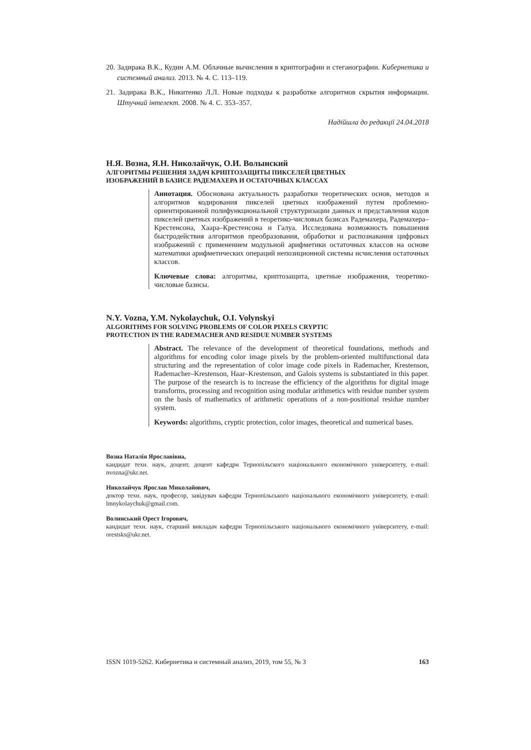20. Задирака В.К., Кудин А.М. Облачные вычисления в криптографии и стеганографии. Кибернетика и системный анализ. 2013. № 4. С. 113–119.
21. Задирака В.К., Никитенко Л.Л. Новые подходы к разработке алгоритмов скрытия информации. Штучний інтелект. 2008. № 4. С. 353–357.
Надійшла до редакції 24.04.2018
Н.Я. Возна, Я.Н. Николайчук, О.И. Волынский
АЛГОРИТМЫ РЕШЕНИЯ ЗАДАЧ КРИПТОЗАЩИТЫ ПИКСЕЛЕЙ ЦВЕТНЫХ
ИЗОБРАЖЕНИЙ В БАЗИСЕ РАДЕМАХЕРА И ОСТАТОЧНЫХ КЛАССАХ
Аннотация. Обоснована актуальность разработки теоретических основ, методов и алгоритмов кодирования пикселей цветных изображений путем проблемно-ориентированной полифункциональной структуризации данных и представления кодов пикселей цветных изображений в теоретико-числовых базисах Радемахера, Радемахера–Крестенсона, Хаара–Крестенсона и Галуа. Исследована возможность повышения быстродействия алгоритмов преобразования, обработки и распознавания цифровых изображений с применением модульной арифметики остаточных классов на основе математики арифметических операций непозиционной системы исчисления остаточных классов.
Ключевые слова: алгоритмы, криптозащита, цветные изображения, теоретико-числовые базисы.
N.Y. Vozna, Y.M. Nykolaychuk, O.I. Volynskyi
ALGORITHMS FOR SOLVING PROBLEMS OF COLOR PIXELS CRYPTIC
PROTECTION IN THE RADEMACHER AND RESIDUE NUMBER SYSTEMS
Abstract. The relevance of the development of theoretical foundations, methods and algorithms for encoding color image pixels by the problem-oriented multifunctional data structuring and the representation of color image code pixels in Rademacher, Krestenson, Rademacher–Krestenson, Haar–Krestenson, and Galois systems is substantiated in this paper. The purpose of the research is to increase the efficiency of the algorithms for digital image transforms, processing and recognition using modular arithmetics with residue number system on the basis of mathematics of arithmetic operations of a non-positional residue number system.
Keywords: algorithms, cryptic protection, color images, theoretical and numerical bases.
Возна Наталія Ярославівна,
кандидат техн. наук, доцент, доцент кафедри Тернопільского національного економічного університету, e-mail: nvozna@ukr.net.
Николайчук Ярослав Миколайович,
доктор техн. наук, професор, завідувач кафедри Тернопільського національного економічного університету, e-mail: lmnykolaychuk@gmail.com.
Волинський Орест Ігорович,
кандидат техн. наук, старший викладач кафедри Тернопільського національного економічного університету, e-mail: orestsks@ukr.net.
ISSN 1019-5262. Кибернетика и системный анализ, 2019, том 55, № 3 163